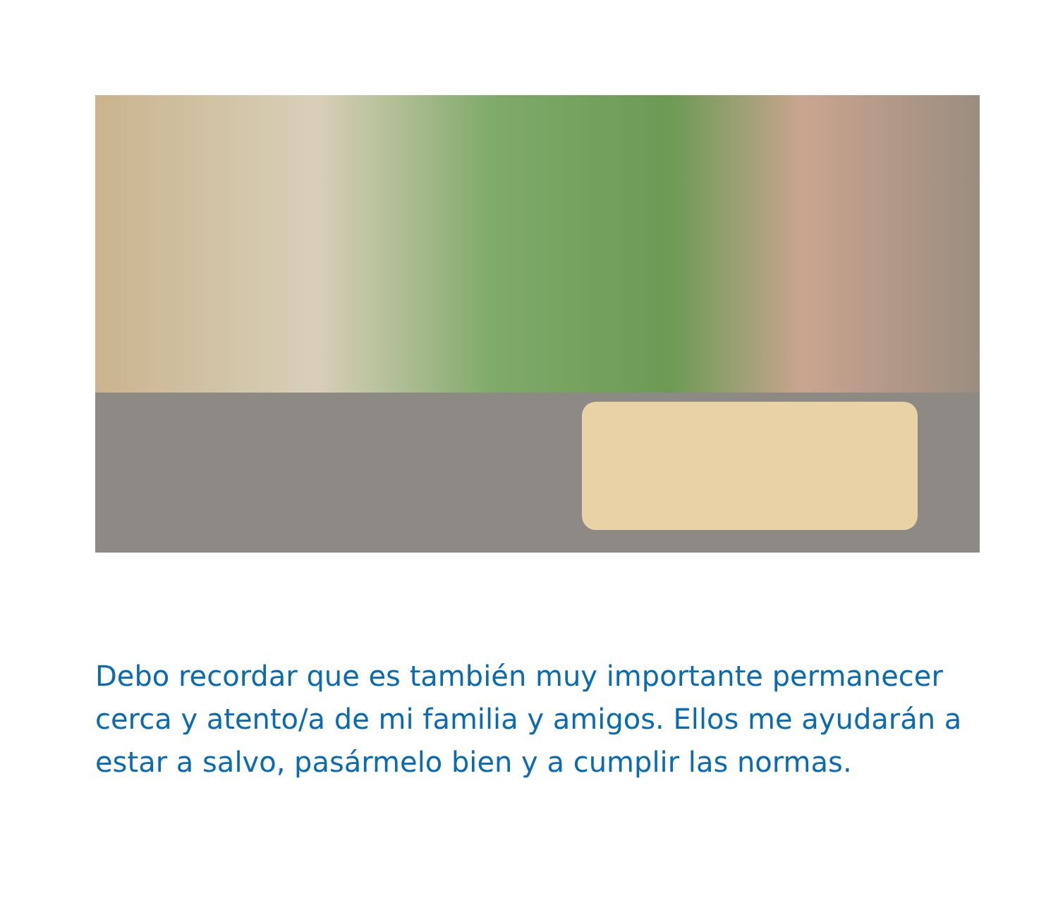Debo recordar que es también muy importante permanecer cerca y atento/a de mi familia y amigos. Ellos me ayudarán a estar a salvo, pasármelo bien y a cumplir las normas.